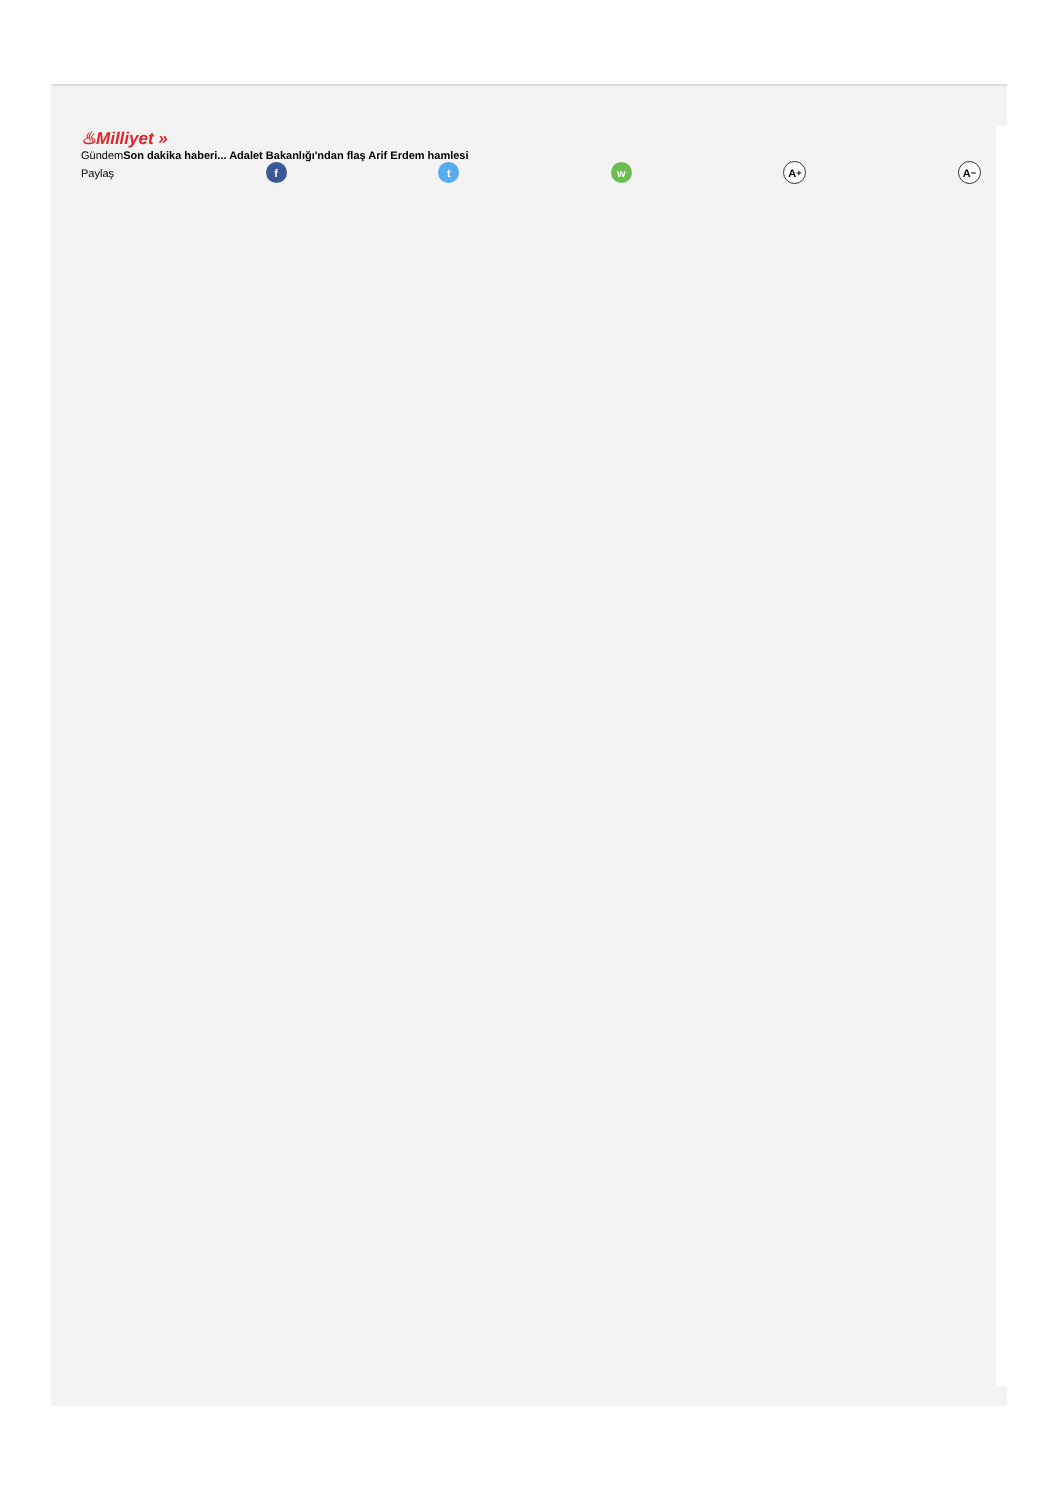♨Milliyet »
GündemSon dakika haberi... Adalet Bakanlığı'ndan flaş Arif Erdem hamlesi
Paylaş f t w A<sup>+</sup> A<sup>−</sup>